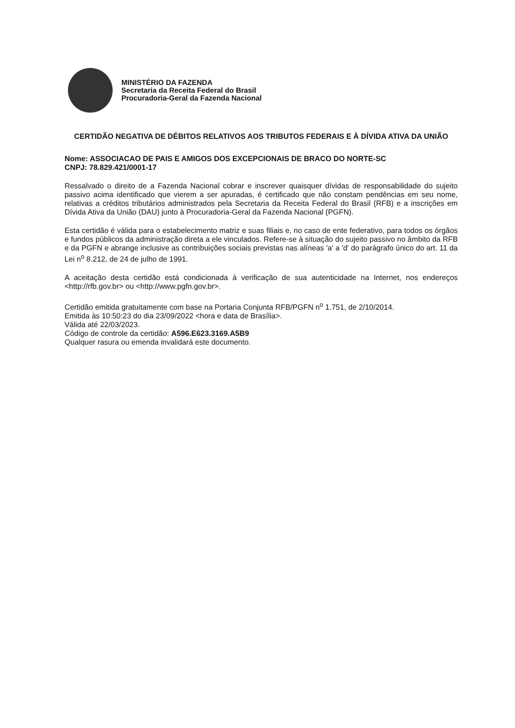MINISTÉRIO DA FAZENDA
Secretaria da Receita Federal do Brasil
Procuradoria-Geral da Fazenda Nacional
CERTIDÃO NEGATIVA DE DÉBITOS RELATIVOS AOS TRIBUTOS FEDERAIS E À DÍVIDA ATIVA DA UNIÃO
Nome: ASSOCIACAO DE PAIS E AMIGOS DOS EXCEPCIONAIS DE BRACO DO NORTE-SC
CNPJ: 78.829.421/0001-17
Ressalvado o direito de a Fazenda Nacional cobrar e inscrever quaisquer dívidas de responsabilidade do sujeito passivo acima identificado que vierem a ser apuradas, é certificado que não constam pendências em seu nome, relativas a créditos tributários administrados pela Secretaria da Receita Federal do Brasil (RFB) e a inscrições em Dívida Ativa da União (DAU) junto à Procuradoria-Geral da Fazenda Nacional (PGFN).
Esta certidão é válida para o estabelecimento matriz e suas filiais e, no caso de ente federativo, para todos os órgãos e fundos públicos da administração direta a ele vinculados. Refere-se à situação do sujeito passivo no âmbito da RFB e da PGFN e abrange inclusive as contribuições sociais previstas nas alíneas 'a' a 'd' do parágrafo único do art. 11 da Lei n<sup>o</sup> 8.212, de 24 de julho de 1991.
A aceitação desta certidão está condicionada à verificação de sua autenticidade na Internet, nos endereços <http://rfb.gov.br> ou <http://www.pgfn.gov.br>.
Certidão emitida gratuitamente com base na Portaria Conjunta RFB/PGFN n<sup>o</sup> 1.751, de 2/10/2014.
Emitida às 10:50:23 do dia 23/09/2022 <hora e data de Brasília>.
Válida até 22/03/2023.
Código de controle da certidão: A596.E623.3169.A5B9
Qualquer rasura ou emenda invalidará este documento.